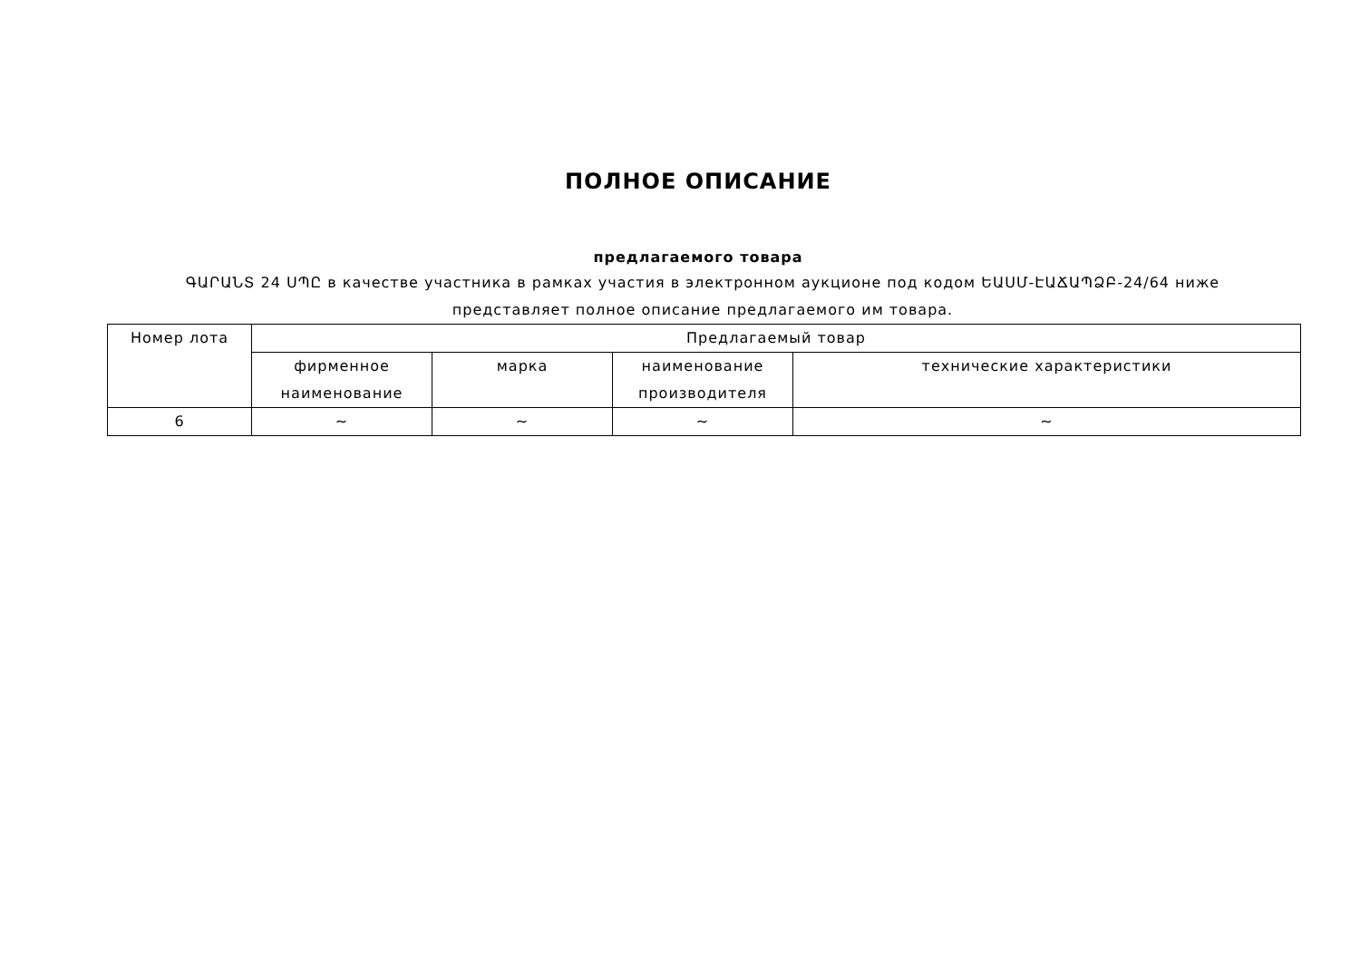ПОЛНОЕ ОПИСАНИЕ
предлагаемого товара
ԳԱՐԱՆՏ 24 ՍՊԸ в качестве участника в рамках участия в электронном аукционе под кодом ԵԱՍՄ-ԷԱՃԱՊՁԲ-24/64 ниже представляет полное описание предлагаемого им товара.
| Номер лота | Предлагаемый товар | | | |
| --- | --- | --- | --- | --- |
| | фирменное наименование | марка | наименование производителя | технические характеристики |
| 6 | ~ | ~ | ~ | ~ |